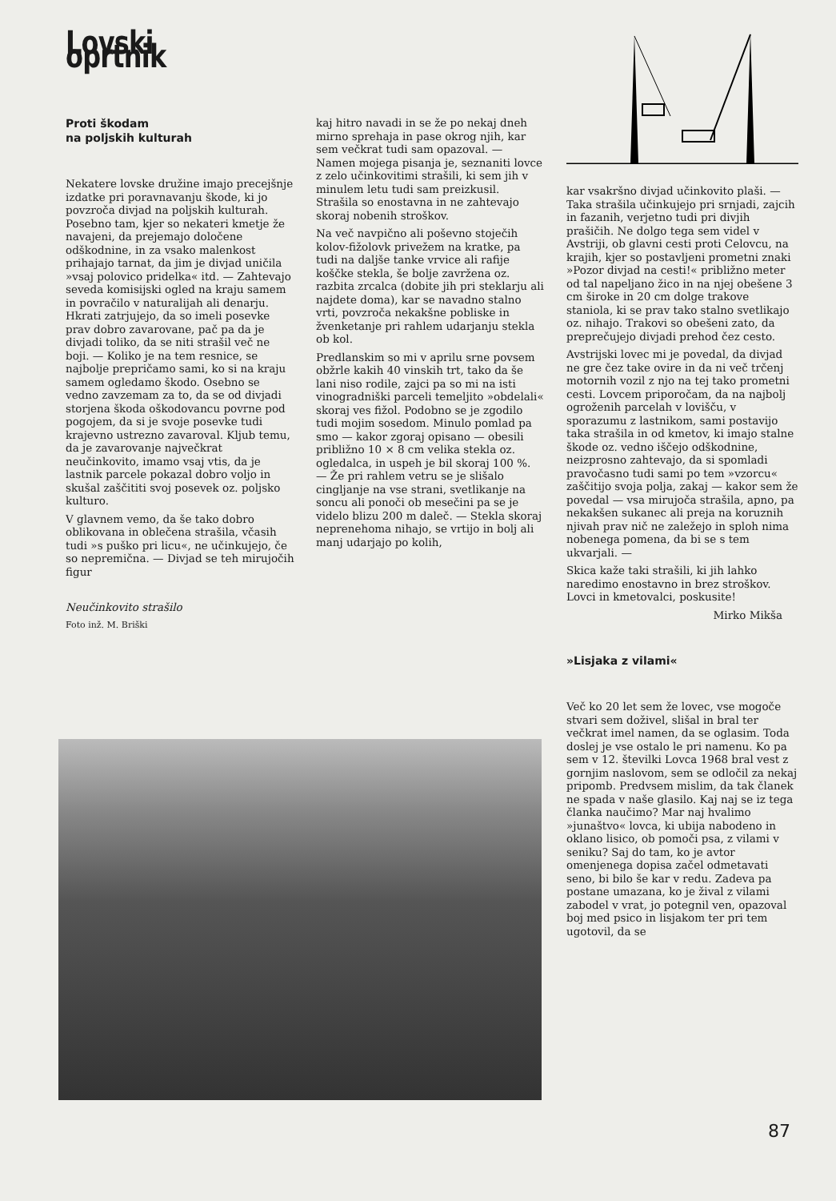Lovski oprtnik
Proti škodam
na poljskih kulturah
Nekatere lovske družine imajo precejšnje izdatke pri poravnavanju škode, ki jo povzroča divjad na poljskih kulturah. Posebno tam, kjer so nekateri kmetje že navajeni, da prejemajo določene odškodnine, in za vsako malenkost prihajajo tarnat, da jim je divjad uničila »vsaj polovico pridelka« itd. — Zahtevajo seveda komisijski ogled na kraju samem in povračilo v naturalijah ali denarju. Hkrati zatrjujejo, da so imeli posevke prav dobro zavarovane, pač pa da je divjadi toliko, da se niti strašil več ne boji. — Koliko je na tem resnice, se najbolje prepričamo sami, ko si na kraju samem ogledamo škodo. Osebno se vedno zavzemam za to, da se od divjadi storjena škoda oškodovancu povrne pod pogojem, da si je svoje posevke tudi krajevno ustrezno zavaroval. Kljub temu, da je zavarovanje največkrat neučinkovito, imamo vsaj vtis, da je lastnik parcele pokazal dobro voljo in skušal zaščititi svoj posevek oz. poljsko kulturo.
V glavnem vemo, da še tako dobro oblikovana in oblečena strašila, včasih tudi »s puško pri licu«, ne učinkujejo, če so nepremična. — Divjad se teh mirujočih figur
Neučinkovito strašilo
Foto inž. M. Briški
kaj hitro navadi in se že po nekaj dneh mirno sprehaja in pase okrog njih, kar sem večkrat tudi sam opazoval. —
Namen mojega pisanja je, seznaniti lovce z zelo učinkovitimi strašili, ki sem jih v minulem letu tudi sam preizkusil. Strašila so enostavna in ne zahtevajo skoraj nobenih stroškov.
Na več navpično ali poševno stoječih kolov-fižolovk privežem na kratke, pa tudi na daljše tanke vrvice ali rafije koščke stekla, še bolje zavržena oz. razbita zrcalca (dobite jih pri steklarju ali najdete doma), kar se navadno stalno vrti, povzroča nekakšne pobliske in žvenketanje pri rahlem udarjanju stekla ob kol.
Predlanskim so mi v aprilu srne povsem obžrle kakih 40 vinskih trt, tako da še lani niso rodile, zajci pa so mi na isti vinogradniški parceli temeljito »obdelali« skoraj ves fižol. Podobno se je zgodilo tudi mojim sosedom. Minulo pomlad pa smo — kakor zgoraj opisano — obesili približno 10 × 8 cm velika stekla oz. ogledalca, in uspeh je bil skoraj 100 %. — Že pri rahlem vetru se je slišalo cingljanje na vse strani, svetlikanje na soncu ali ponoči ob mesečini pa se je videlo blizu 200 m daleč. — Stekla skoraj neprenehoma nihajo, se vrtijo in bolj ali manj udarjajo po kolih,
kar vsakršno divjad učinkovito plaši. — Taka strašila učinkujejo pri srnjadi, zajcih in fazanih, verjetno tudi pri divjih prašičih. Ne dolgo tega sem videl v Avstriji, ob glavni cesti proti Celovcu, na krajih, kjer so postavljeni prometni znaki »Pozor divjad na cesti!« približno meter od tal napeljano žico in na njej obešene 3 cm široke in 20 cm dolge trakove staniola, ki se prav tako stalno svetlikajo oz. nihajo. Trakovi so obešeni zato, da preprečujejo divjadi prehod čez cesto.
Avstrijski lovec mi je povedal, da divjad ne gre čez take ovire in da ni več trčenj motornih vozil z njo na tej tako prometni cesti. Lovcem priporočam, da na najbolj ogroženih parcelah v lovišču, v sporazumu z lastnikom, sami postavijo taka strašila in od kmetov, ki imajo stalne škode oz. vedno iščejo odškodnine, neizprosno zahtevajo, da si spomladi pravočasno tudi sami po tem »vzorcu« zaščitijo svoja polja, zakaj — kakor sem že povedal — vsa mirujoča strašila, apno, pa nekakšen sukanec ali preja na koruznih njivah prav nič ne zaležejo in sploh nima nobenega pomena, da bi se s tem ukvarjali. —
Skica kaže taki strašili, ki jih lahko naredimo enostavno in brez stroškov. Lovci in kmetovalci, poskusite!
Mirko Mikša
»Lisjaka z vilami«
Več ko 20 let sem že lovec, vse mogoče stvari sem doživel, slišal in bral ter večkrat imel namen, da se oglasim. Toda doslej je vse ostalo le pri namenu. Ko pa sem v 12. številki Lovca 1968 bral vest z gornjim naslovom, sem se odločil za nekaj pripomb. Predvsem mislim, da tak članek ne spada v naše glasilo. Kaj naj se iz tega članka naučimo? Mar naj hvalimo »junaštvo« lovca, ki ubija nabodeno in oklano lisico, ob pomoči psa, z vilami v seniku? Saj do tam, ko je avtor omenjenega dopisa začel odmetavati seno, bi bilo še kar v redu. Zadeva pa postane umazana, ko je žival z vilami zabodel v vrat, jo potegnil ven, opazoval boj med psico in lisjakom ter pri tem ugotovil, da se
87